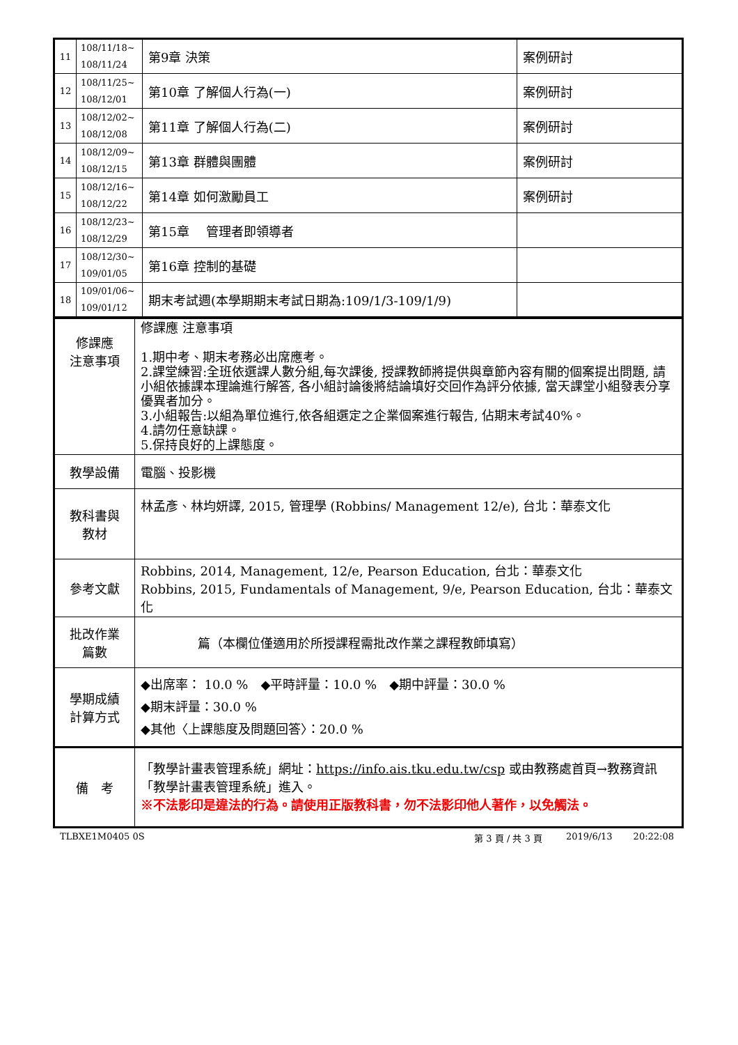| 11 | 108/11/18~ 108/11/24 | 第9章 決策 | 案例研討 |
| 12 | 108/11/25~ 108/12/01 | 第10章 了解個人行為(一) | 案例研討 |
| 13 | 108/12/02~ 108/12/08 | 第11章 了解個人行為(二) | 案例研討 |
| 14 | 108/12/09~ 108/12/15 | 第13章 群體與團體 | 案例研討 |
| 15 | 108/12/16~ 108/12/22 | 第14章 如何激勵員工 | 案例研討 |
| 16 | 108/12/23~ 108/12/29 | 第15章 管理者即領導者 | |
| 17 | 108/12/30~ 109/01/05 | 第16章 控制的基礎 | |
| 18 | 109/01/06~ 109/01/12 | 期末考試週(本學期期末考試日期為:109/1/3-109/1/9) | |
| 修課應 注意事項 | 修課應 注意事項 1.期中考、期末考務必出席應考。 2.課堂練習:全班依選課人數分組,每次課後, 授課教師將提供與章節內容有關的個案提出問題, 請小組依據課本理論進行解答, 各小組討論後將結論填好交回作為評分依據, 當天課堂小組發表分享優異者加分。 3.小組報告:以組為單位進行,依各組選定之企業個案進行報告, 佔期末考試40%。 4.請勿任意缺課。 5.保持良好的上課態度。 |
| 教學設備 | 電腦、投影機 |
| 教科書與 教材 | 林孟彥、林均妍譯, 2015, 管理學 (Robbins/ Management 12/e), 台北：華泰文化 |
| 參考文獻 | Robbins, 2014, Management, 12/e, Pearson Education, 台北：華泰文化 Robbins, 2015, Fundamentals of Management, 9/e, Pearson Education, 台北：華泰文化 |
| 批改作業 篇數 | 篇（本欄位僅適用於所授課程需批改作業之課程教師填寫） |
| 學期成績 計算方式 | ◆出席率： 10.0 % ◆平時評量：10.0 % ◆期中評量：30.0 % ◆期末評量：30.0 % ◆其他〈上課態度及問題回答〉：20.0 % |
| 備 考 | 「教學計畫表管理系統」網址： https://info.ais.tku.edu.tw/csp 或由教務處首頁→教務資訊「教學計畫表管理系統」進入。 ※不法影印是違法的行為。請使用正版教科書，勿不法影印他人著作，以免觸法。 |
TLBXE1M0405 0S 第 3 頁 / 共 3 頁 2019/6/13 20:22:08